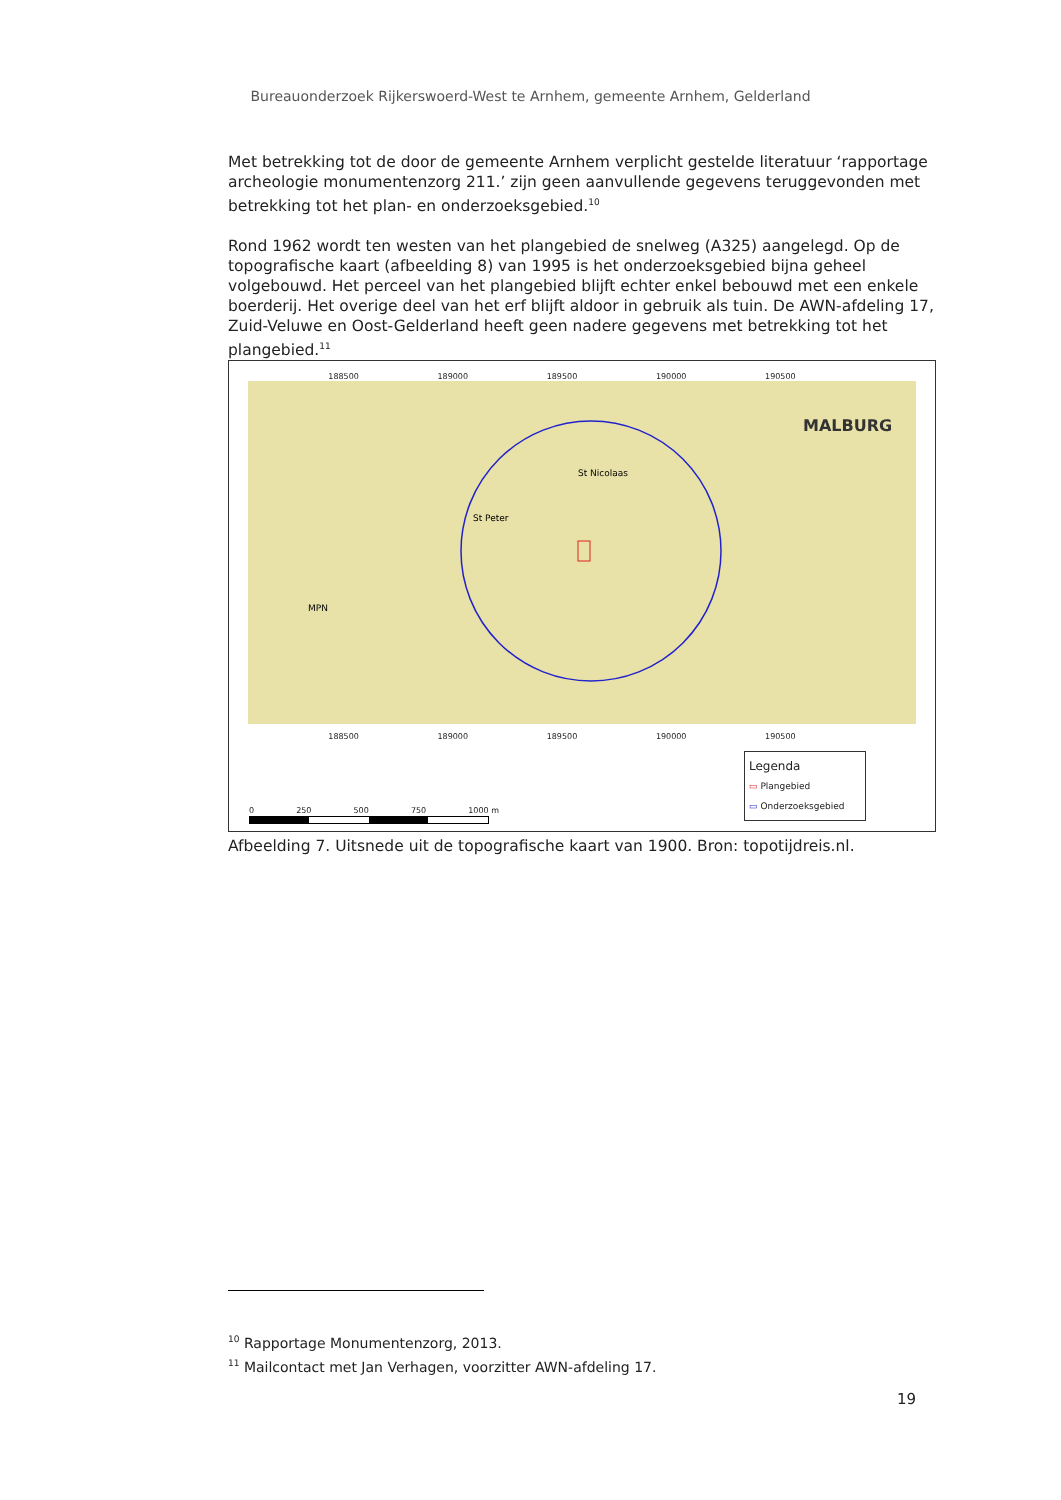Bureauonderzoek Rijkerswoerd-West te Arnhem, gemeente Arnhem, Gelderland
Met betrekking tot de door de gemeente Arnhem verplicht gestelde literatuur ‘rapportage archeologie monumentenzorg 211.’ zijn geen aanvullende gegevens teruggevonden met betrekking tot het plan- en onderzoeksgebied.<sup>10</sup>
Rond 1962 wordt ten westen van het plangebied de snelweg (A325) aangelegd. Op de topografische kaart (afbeelding 8) van 1995 is het onderzoeksgebied bijna geheel volgebouwd. Het perceel van het plangebied blijft echter enkel bebouwd met een enkele boerderij. Het overige deel van het erf blijft aldoor in gebruik als tuin. De AWN-afdeling 17, Zuid-Veluwe en Oost-Gelderland heeft geen nadere gegevens met betrekking tot het plangebied.<sup>11</sup>
188500 189000 189500 190000 190500
MALBURG
St Nicolaas
St Peter
MPN
188500 189000 189500 190000 190500
0 250 500 750 1000 m
Legenda
▭ Plangebied
▭ Onderzoeksgebied
Afbeelding 7. Uitsnede uit de topografische kaart van 1900. Bron: topotijdreis.nl.
<sup>10</sup> Rapportage Monumentenzorg, 2013.
<sup>11</sup> Mailcontact met Jan Verhagen, voorzitter AWN-afdeling 17.
19